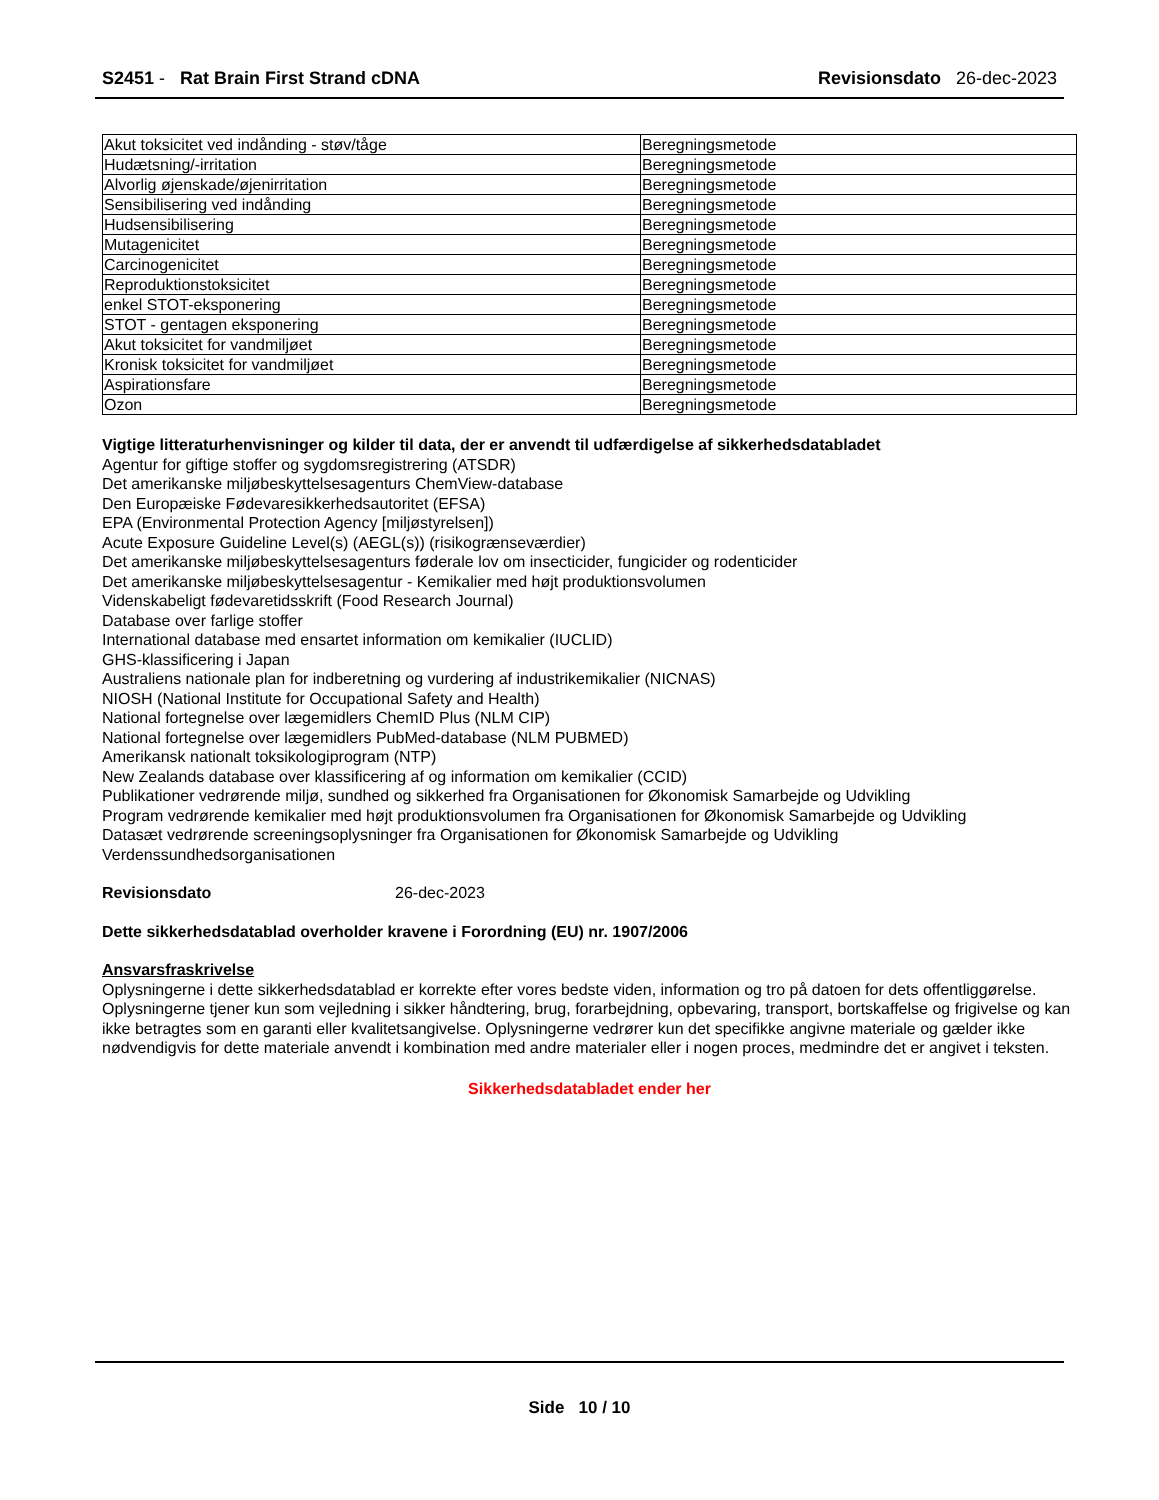S2451 - Rat Brain First Strand cDNA
Revisionsdato 26-dec-2023
| Akut toksicitet ved indånding - støv/tåge | Beregningsmetode |
| Hudætsning/-irritation | Beregningsmetode |
| Alvorlig øjenskade/øjenirritation | Beregningsmetode |
| Sensibilisering ved indånding | Beregningsmetode |
| Hudsensibilisering | Beregningsmetode |
| Mutagenicitet | Beregningsmetode |
| Carcinogenicitet | Beregningsmetode |
| Reproduktionstoksicitet | Beregningsmetode |
| enkel STOT-eksponering | Beregningsmetode |
| STOT - gentagen eksponering | Beregningsmetode |
| Akut toksicitet for vandmiljøet | Beregningsmetode |
| Kronisk toksicitet for vandmiljøet | Beregningsmetode |
| Aspirationsfare | Beregningsmetode |
| Ozon | Beregningsmetode |
Vigtige litteraturhenvisninger og kilder til data, der er anvendt til udfærdigelse af sikkerhedsdatabladet
Agentur for giftige stoffer og sygdomsregistrering (ATSDR)
Det amerikanske miljøbeskyttelsesagenturs ChemView-database
Den Europæiske Fødevaresikkerhedsautoritet (EFSA)
EPA (Environmental Protection Agency [miljøstyrelsen])
Acute Exposure Guideline Level(s) (AEGL(s)) (risikogrænseværdier)
Det amerikanske miljøbeskyttelsesagenturs føderale lov om insecticider, fungicider og rodenticider
Det amerikanske miljøbeskyttelsesagentur - Kemikalier med højt produktionsvolumen
Videnskabeligt fødevaretidsskrift (Food Research Journal)
Database over farlige stoffer
International database med ensartet information om kemikalier (IUCLID)
GHS-klassificering i Japan
Australiens nationale plan for indberetning og vurdering af industrikemikalier (NICNAS)
NIOSH (National Institute for Occupational Safety and Health)
National fortegnelse over lægemidlers ChemID Plus (NLM CIP)
National fortegnelse over lægemidlers PubMed-database (NLM PUBMED)
Amerikansk nationalt toksikologiprogram (NTP)
New Zealands database over klassificering af og information om kemikalier (CCID)
Publikationer vedrørende miljø, sundhed og sikkerhed fra Organisationen for Økonomisk Samarbejde og Udvikling
Program vedrørende kemikalier med højt produktionsvolumen fra Organisationen for Økonomisk Samarbejde og Udvikling
Datasæt vedrørende screeningsoplysninger fra Organisationen for Økonomisk Samarbejde og Udvikling
Verdenssundhedsorganisationen
Revisionsdato 26-dec-2023
Dette sikkerhedsdatablad overholder kravene i Forordning (EU) nr. 1907/2006
Ansvarsfraskrivelse
Oplysningerne i dette sikkerhedsdatablad er korrekte efter vores bedste viden, information og tro på datoen for dets offentliggørelse. Oplysningerne tjener kun som vejledning i sikker håndtering, brug, forarbejdning, opbevaring, transport, bortskaffelse og frigivelse og kan ikke betragtes som en garanti eller kvalitetsangivelse. Oplysningerne vedrører kun det specifikke angivne materiale og gælder ikke nødvendigvis for dette materiale anvendt i kombination med andre materialer eller i nogen proces, medmindre det er angivet i teksten.
Sikkerhedsdatabladet ender her
Side 10 / 10